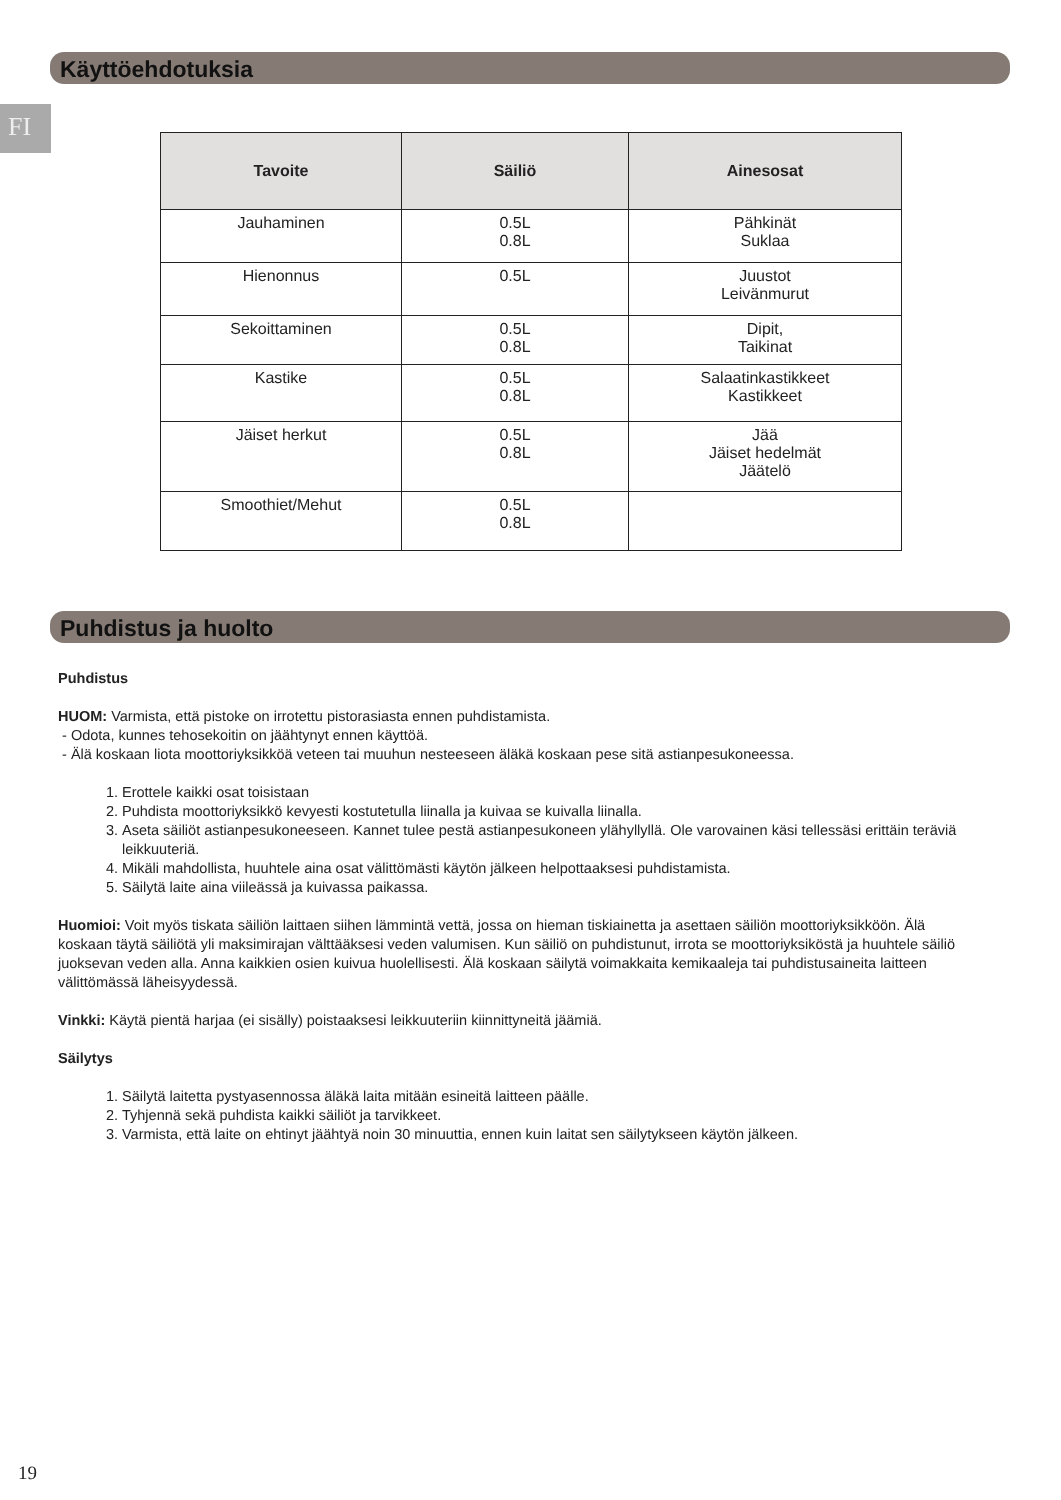Käyttöehdotuksia
FI
| Tavoite | Säiliö | Ainesosat |
| --- | --- | --- |
| Jauhaminen | 0.5L 0.8L | Pähkinät Suklaa |
| Hienonnus | 0.5L | Juustot Leivänmurut |
| Sekoittaminen | 0.5L 0.8L | Dipit, Taikinat |
| Kastike | 0.5L 0.8L | Salaatinkastikkeet Kastikkeet |
| Jäiset herkut | 0.5L 0.8L | Jää Jäiset hedelmät Jäätelö |
| Smoothiet/Mehut | 0.5L 0.8L | |
Puhdistus ja huolto
Puhdistus
HUOM: Varmista, että pistoke on irrotettu pistorasiasta ennen puhdistamista.
- Odota, kunnes tehosekoitin on jäähtynyt ennen käyttöä.
- Älä koskaan liota moottoriyksikköä veteen tai muuhun nesteeseen äläkä koskaan pese sitä astianpesukoneessa.
1. Erottele kaikki osat toisistaan
2. Puhdista moottoriyksikkö kevyesti kostutetulla liinalla ja kuivaa se kuivalla liinalla.
3. Aseta säiliöt astianpesukoneeseen. Kannet tulee pestä astianpesukoneen ylähyllyllä. Ole varovainen käsi tellessäsi erittäin teräviä leikkuuteriä.
4. Mikäli mahdollista, huuhtele aina osat välittömästi käytön jälkeen helpottaaksesi puhdistamista.
5. Säilytä laite aina viileässä ja kuivassa paikassa.
Huomioi: Voit myös tiskata säiliön laittaen siihen lämmintä vettä, jossa on hieman tiskiainetta ja asettaen säiliön moottoriyksikköön. Älä koskaan täytä säiliötä yli maksimirajan välttääksesi veden valumisen. Kun säiliö on puhdistunut, irrota se moottoriyksiköstä ja huuhtele säiliö juoksevan veden alla. Anna kaikkien osien kuivua huolellisesti. Älä koskaan säilytä voimakkaita kemikaaleja tai puhdistusaineita laitteen välittömässä läheisyydessä.
Vinkki: Käytä pientä harjaa (ei sisälly) poistaaksesi leikkuuteriin kiinnittyneitä jäämiä.
Säilytys
1. Säilytä laitetta pystyasennossa äläkä laita mitään esineitä laitteen päälle.
2. Tyhjennä sekä puhdista kaikki säiliöt ja tarvikkeet.
3. Varmista, että laite on ehtinyt jäähtyä noin 30 minuuttia, ennen kuin laitat sen säilytykseen käytön jälkeen.
19